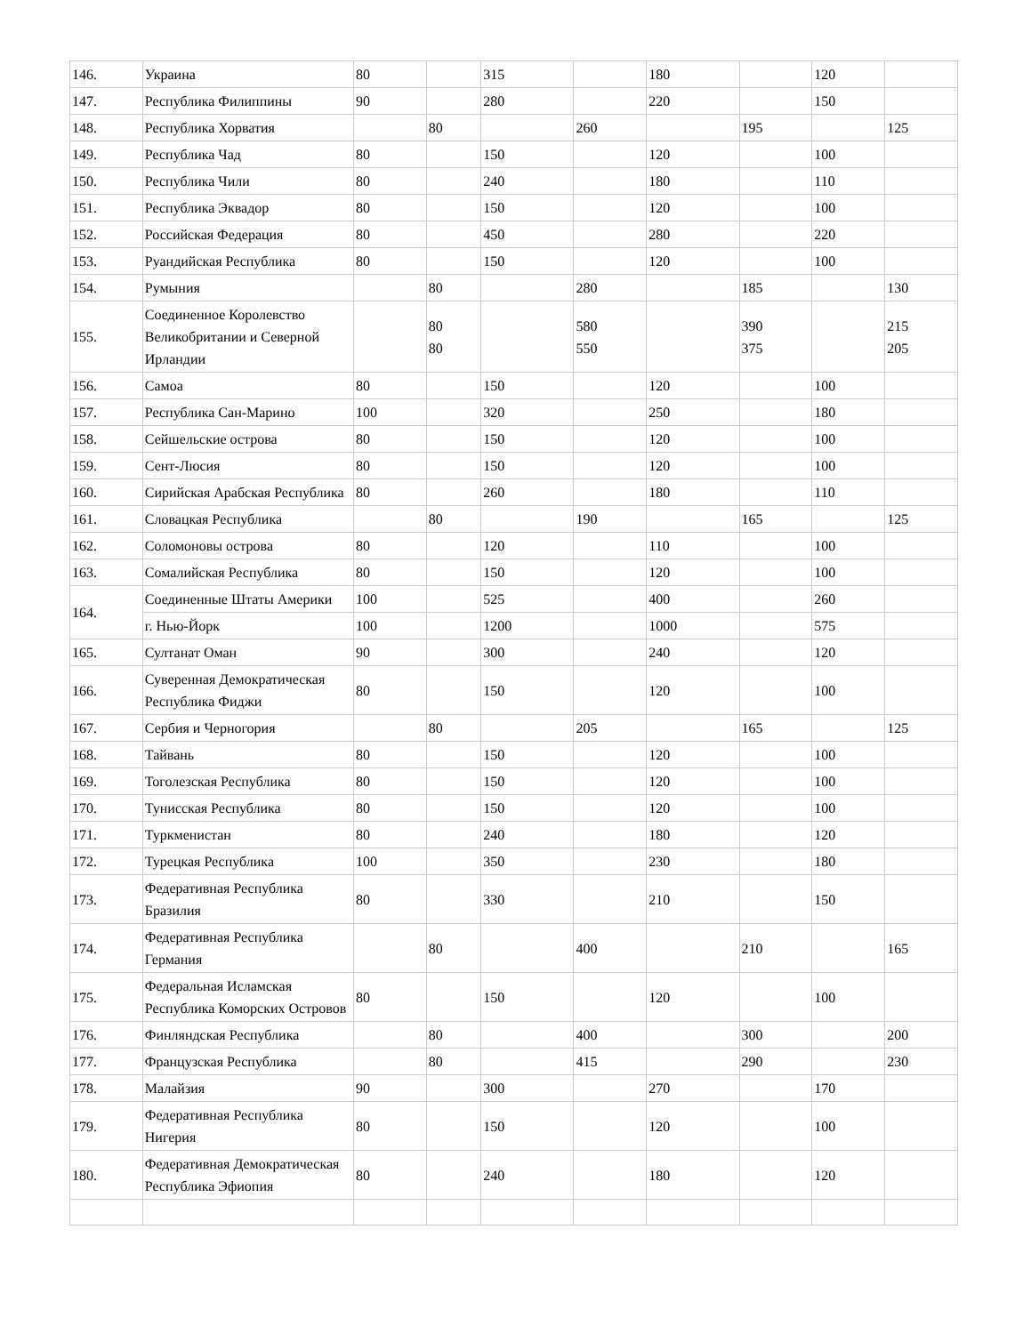| 146. | Украина | 80 | | 315 | | 180 | | 120 | |
| 147. | Республика Филиппины | 90 | | 280 | | 220 | | 150 | |
| 148. | Республика Хорватия | | 80 | | 260 | | 195 | | 125 |
| 149. | Республика Чад | 80 | | 150 | | 120 | | 100 | |
| 150. | Республика Чили | 80 | | 240 | | 180 | | 110 | |
| 151. | Республика Эквадор | 80 | | 150 | | 120 | | 100 | |
| 152. | Российская Федерация | 80 | | 450 | | 280 | | 220 | |
| 153. | Руандийская Республика | 80 | | 150 | | 120 | | 100 | |
| 154. | Румыния | | 80 | | 280 | | 185 | | 130 |
| 155. | Соединенное Королевство Великобритании и Северной Ирландии | | 80 80 | | 580 550 | | 390 375 | | 215 205 |
| 156. | Самоа | 80 | | 150 | | 120 | | 100 | |
| 157. | Республика Сан-Марино | 100 | | 320 | | 250 | | 180 | |
| 158. | Сейшельские острова | 80 | | 150 | | 120 | | 100 | |
| 159. | Сент-Люсия | 80 | | 150 | | 120 | | 100 | |
| 160. | Сирийская Арабская Республика | 80 | | 260 | | 180 | | 110 | |
| 161. | Словацкая Республика | | 80 | | 190 | | 165 | | 125 |
| 162. | Соломоновы острова | 80 | | 120 | | 110 | | 100 | |
| 163. | Сомалийская Республика | 80 | | 150 | | 120 | | 100 | |
| 164. | Соединенные Штаты Америки | 100 | | 525 | | 400 | | 260 | |
| | г. Нью-Йорк | 100 | | 1200 | | 1000 | | 575 | |
| 165. | Султанат Оман | 90 | | 300 | | 240 | | 120 | |
| 166. | Суверенная Демократическая Республика Фиджи | 80 | | 150 | | 120 | | 100 | |
| 167. | Сербия и Черногория | | 80 | | 205 | | 165 | | 125 |
| 168. | Тайвань | 80 | | 150 | | 120 | | 100 | |
| 169. | Тоголезская Республика | 80 | | 150 | | 120 | | 100 | |
| 170. | Тунисская Республика | 80 | | 150 | | 120 | | 100 | |
| 171. | Туркменистан | 80 | | 240 | | 180 | | 120 | |
| 172. | Турецкая Республика | 100 | | 350 | | 230 | | 180 | |
| 173. | Федеративная Республика Бразилия | 80 | | 330 | | 210 | | 150 | |
| 174. | Федеративная Республика Германия | | 80 | | 400 | | 210 | | 165 |
| 175. | Федеральная Исламская Республика Коморских Островов | 80 | | 150 | | 120 | | 100 | |
| 176. | Финляндская Республика | | 80 | | 400 | | 300 | | 200 |
| 177. | Французская Республика | | 80 | | 415 | | 290 | | 230 |
| 178. | Малайзия | 90 | | 300 | | 270 | | 170 | |
| 179. | Федеративная Республика Нигерия | 80 | | 150 | | 120 | | 100 | |
| 180. | Федеративная Демократическая Республика Эфиопия | 80 | | 240 | | 180 | | 120 | |